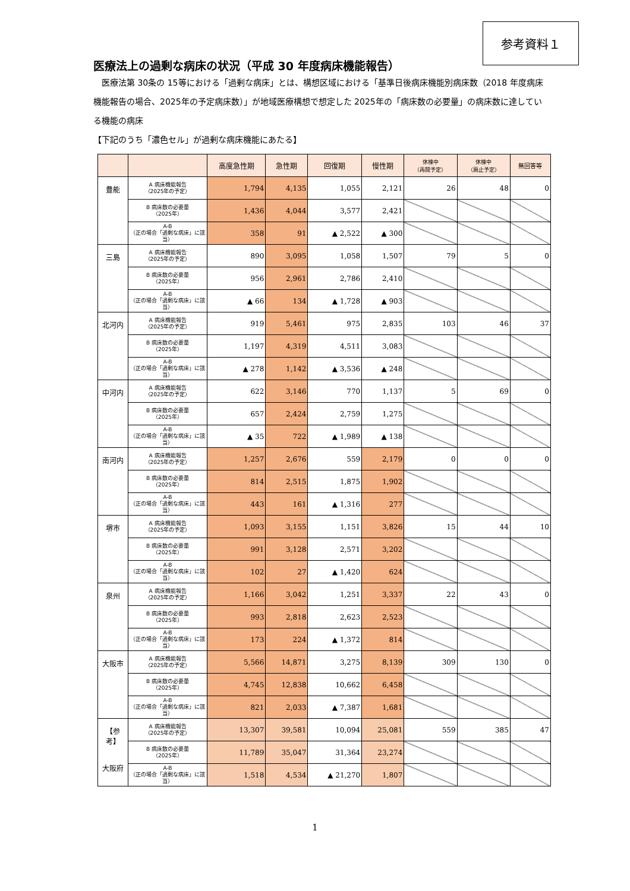参考資料１
医療法上の過剰な病床の状況（平成 30 年度病床機能報告）
　医療法第 30条の 15等における「過剰な病床」とは、構想区域における「基準日後病床機能別病床数（2018 年度病床機能報告の場合、2025年の予定病床数）」が地域医療構想で想定した 2025年の「病床数の必要量」の病床数に達している機能の病床
【下記のうち「濃色セル」が過剰な病床機能にあたる】
| | | 高度急性期 | 急性期 | 回復期 | 慢性期 | 休棟中 （再開予定） | 休棟中 （廃止予定） | 無回答等 |
| --- | --- | --- | --- | --- | --- | --- | --- | --- |
| 豊能 | A 病床機能報告 （2025年の予定） | 1,794 | 4,135 | 1,055 | 2,121 | 26 | 48 | 0 |
| | B 病床数の必要量 （2025年） | 1,436 | 4,044 | 3,577 | 2,421 | | | |
| | A-B （正の場合「過剰な病床」に該当） | 358 | 91 | ▲ 2,522 | ▲ 300 | | | |
| 三島 | A 病床機能報告 （2025年の予定） | 890 | 3,095 | 1,058 | 1,507 | 79 | 5 | 0 |
| | B 病床数の必要量 （2025年） | 956 | 2,961 | 2,786 | 2,410 | | | |
| | A-B （正の場合「過剰な病床」に該当） | ▲ 66 | 134 | ▲ 1,728 | ▲ 903 | | | |
| 北河内 | A 病床機能報告 （2025年の予定） | 919 | 5,461 | 975 | 2,835 | 103 | 46 | 37 |
| | B 病床数の必要量 （2025年） | 1,197 | 4,319 | 4,511 | 3,083 | | | |
| | A-B （正の場合「過剰な病床」に該当） | ▲ 278 | 1,142 | ▲ 3,536 | ▲ 248 | | | |
| 中河内 | A 病床機能報告 （2025年の予定） | 622 | 3,146 | 770 | 1,137 | 5 | 69 | 0 |
| | B 病床数の必要量 （2025年） | 657 | 2,424 | 2,759 | 1,275 | | | |
| | A-B （正の場合「過剰な病床」に該当） | ▲ 35 | 722 | ▲ 1,989 | ▲ 138 | | | |
| 南河内 | A 病床機能報告 （2025年の予定） | 1,257 | 2,676 | 559 | 2,179 | 0 | 0 | 0 |
| | B 病床数の必要量 （2025年） | 814 | 2,515 | 1,875 | 1,902 | | | |
| | A-B （正の場合「過剰な病床」に該当） | 443 | 161 | ▲ 1,316 | 277 | | | |
| 堺市 | A 病床機能報告 （2025年の予定） | 1,093 | 3,155 | 1,151 | 3,826 | 15 | 44 | 10 |
| | B 病床数の必要量 （2025年） | 991 | 3,128 | 2,571 | 3,202 | | | |
| | A-B （正の場合「過剰な病床」に該当） | 102 | 27 | ▲ 1,420 | 624 | | | |
| 泉州 | A 病床機能報告 （2025年の予定） | 1,166 | 3,042 | 1,251 | 3,337 | 22 | 43 | 0 |
| | B 病床数の必要量 （2025年） | 993 | 2,818 | 2,623 | 2,523 | | | |
| | A-B （正の場合「過剰な病床」に該当） | 173 | 224 | ▲ 1,372 | 814 | | | |
| 大阪市 | A 病床機能報告 （2025年の予定） | 5,566 | 14,871 | 3,275 | 8,139 | 309 | 130 | 0 |
| | B 病床数の必要量 （2025年） | 4,745 | 12,838 | 10,662 | 6,458 | | | |
| | A-B （正の場合「過剰な病床」に該当） | 821 | 2,033 | ▲ 7,387 | 1,681 | | | |
| 【参考】 大阪府 | A 病床機能報告 （2025年の予定） | 13,307 | 39,581 | 10,094 | 25,081 | 559 | 385 | 47 |
| | B 病床数の必要量 （2025年） | 11,789 | 35,047 | 31,364 | 23,274 | | | |
| | A-B （正の場合「過剰な病床」に該当） | 1,518 | 4,534 | ▲ 21,270 | 1,807 | | | |
1